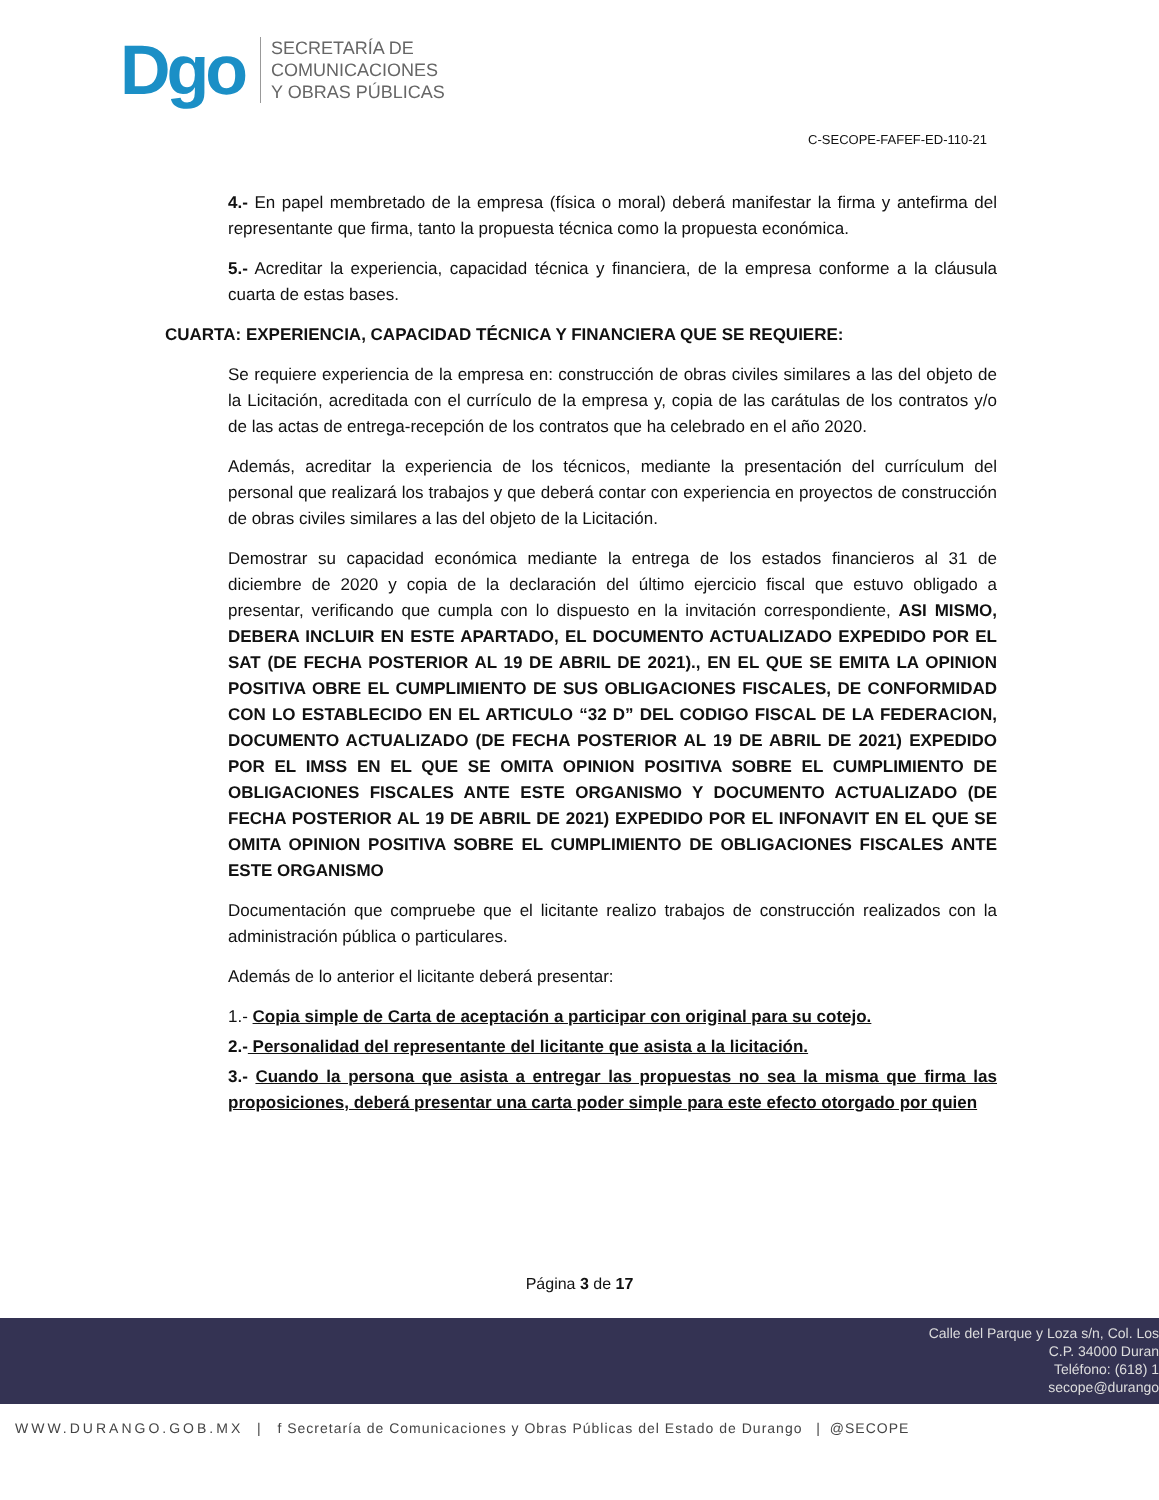Dgo
SECRETARÍA DE
COMUNICACIONES
Y OBRAS PÚBLICAS
C-SECOPE-FAFEF-ED-110-21
4.- En papel membretado de la empresa (física o moral) deberá manifestar la firma y antefirma del representante que firma, tanto la propuesta técnica como la propuesta económica.
5.- Acreditar la experiencia, capacidad técnica y financiera, de la empresa conforme a la cláusula cuarta de estas bases.
CUARTA: EXPERIENCIA, CAPACIDAD TÉCNICA Y FINANCIERA QUE SE REQUIERE:
Se requiere experiencia de la empresa en: construcción de obras civiles similares a las del objeto de la Licitación, acreditada con el currículo de la empresa y, copia de las carátulas de los contratos y/o de las actas de entrega-recepción de los contratos que ha celebrado en el año 2020.
Además, acreditar la experiencia de los técnicos, mediante la presentación del currículum del personal que realizará los trabajos y que deberá contar con experiencia en proyectos de construcción de obras civiles similares a las del objeto de la Licitación.
Demostrar su capacidad económica mediante la entrega de los estados financieros al 31 de diciembre de 2020 y copia de la declaración del último ejercicio fiscal que estuvo obligado a presentar, verificando que cumpla con lo dispuesto en la invitación correspondiente, ASI MISMO, DEBERA INCLUIR EN ESTE APARTADO, EL DOCUMENTO ACTUALIZADO EXPEDIDO POR EL SAT (DE FECHA POSTERIOR AL 19 DE ABRIL DE 2021)., EN EL QUE SE EMITA LA OPINION POSITIVA OBRE EL CUMPLIMIENTO DE SUS OBLIGACIONES FISCALES, DE CONFORMIDAD CON LO ESTABLECIDO EN EL ARTICULO “32 D” DEL CODIGO FISCAL DE LA FEDERACION, DOCUMENTO ACTUALIZADO (DE FECHA POSTERIOR AL 19 DE ABRIL DE 2021) EXPEDIDO POR EL IMSS EN EL QUE SE OMITA OPINION POSITIVA SOBRE EL CUMPLIMIENTO DE OBLIGACIONES FISCALES ANTE ESTE ORGANISMO Y DOCUMENTO ACTUALIZADO (DE FECHA POSTERIOR AL 19 DE ABRIL DE 2021) EXPEDIDO POR EL INFONAVIT EN EL QUE SE OMITA OPINION POSITIVA SOBRE EL CUMPLIMIENTO DE OBLIGACIONES FISCALES ANTE ESTE ORGANISMO
Documentación que compruebe que el licitante realizo trabajos de construcción realizados con la administración pública o particulares.
Además de lo anterior el licitante deberá presentar:
1.- Copia simple de Carta de aceptación a participar con original para su cotejo.
2.- Personalidad del representante del licitante que asista a la licitación.
3.- Cuando la persona que asista a entregar las propuestas no sea la misma que firma las proposiciones, deberá presentar una carta poder simple para este efecto otorgado por quien
Página 3 de 17
Calle del Parque y Loza s/n, Col. Los
C.P. 34000 Duran
Teléfono: (618) 1
secope@durango
WWW.DURANGO.GOB.MX | f Secretaría de Comunicaciones y Obras Públicas del Estado de Durango | @SECOPE